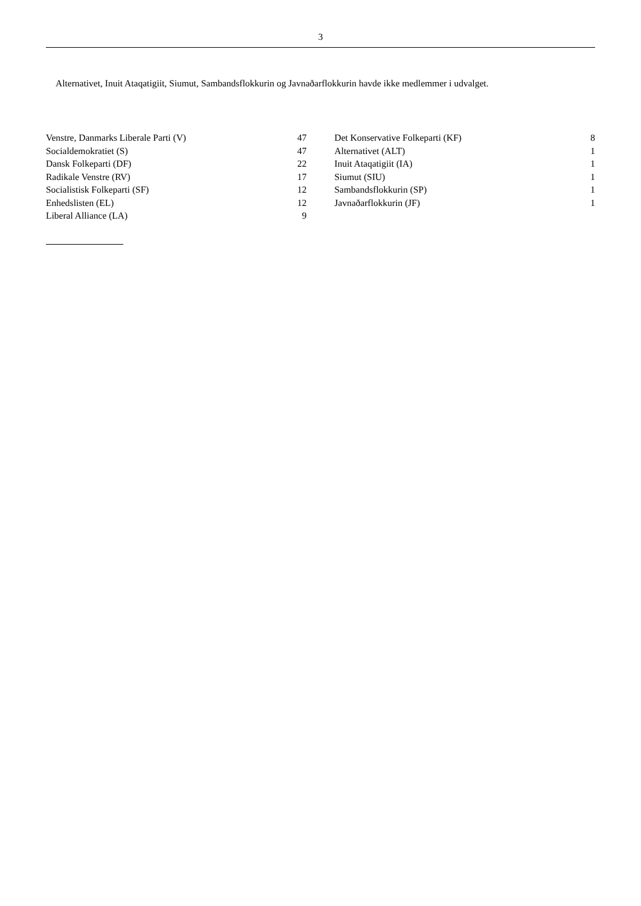3
Alternativet, Inuit Ataqatigiit, Siumut, Sambandsflokkurin og Javnaðarflokkurin havde ikke medlemmer i udvalget.
| Venstre, Danmarks Liberale Parti (V) | 47 |
| Socialdemokratiet (S) | 47 |
| Dansk Folkeparti (DF) | 22 |
| Radikale Venstre (RV) | 17 |
| Socialistisk Folkeparti (SF) | 12 |
| Enhedslisten (EL) | 12 |
| Liberal Alliance (LA) | 9 |
| Det Konservative Folkeparti (KF) | 8 |
| Alternativet (ALT) | 1 |
| Inuit Ataqatigiit (IA) | 1 |
| Siumut (SIU) | 1 |
| Sambandsflokkurin (SP) | 1 |
| Javnaðarflokkurin (JF) | 1 |